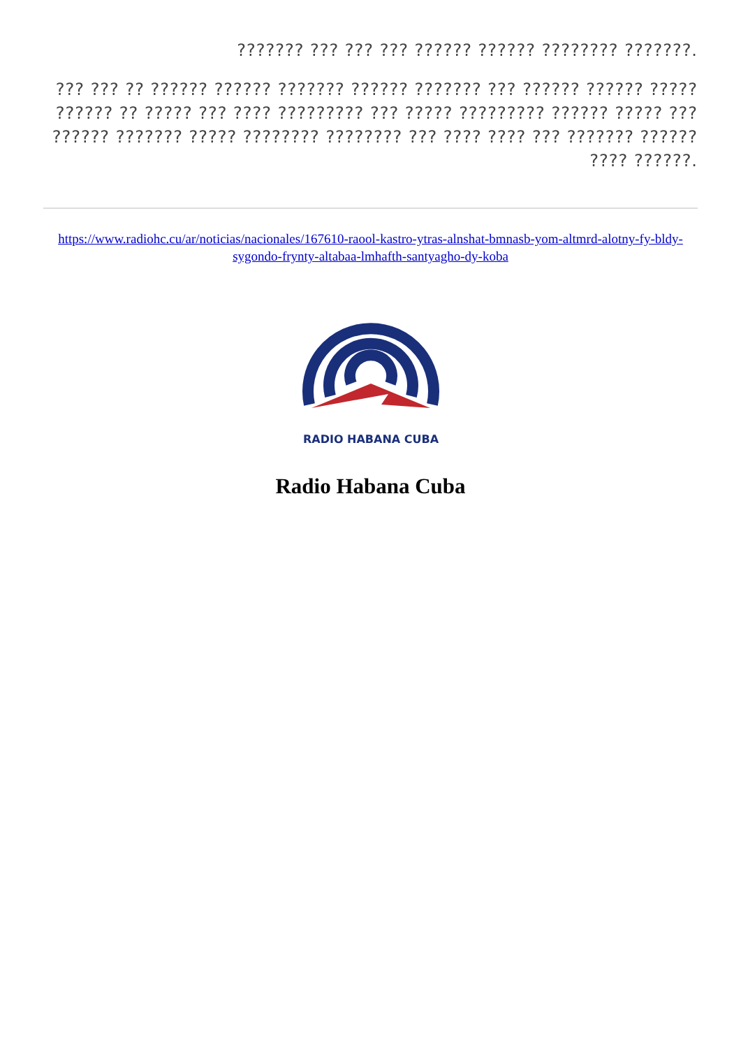??????? ??? ??? ??? ?????? ?????? ???????? ???????.
??? ??? ?? ?????? ?????? ??????? ?????? ??????? ??? ?????? ?????? ????? ?????? ?? ????? ??? ???? ????????? ??? ????? ????????? ?????? ????? ??? ?????? ??????? ????? ???????? ???????? ??? ???? ???? ??? ??????? ?????? ???? ??????.
https://www.radiohc.cu/ar/noticias/nacionales/167610-raool-kastro-ytras-alnshat-bmnasb-yom-altmrd-alotny-fy-bldy-sygondo-frynty-altabaa-lmhafth-santyagho-dy-koba
RADIO HABANA CUBA
Radio Habana Cuba